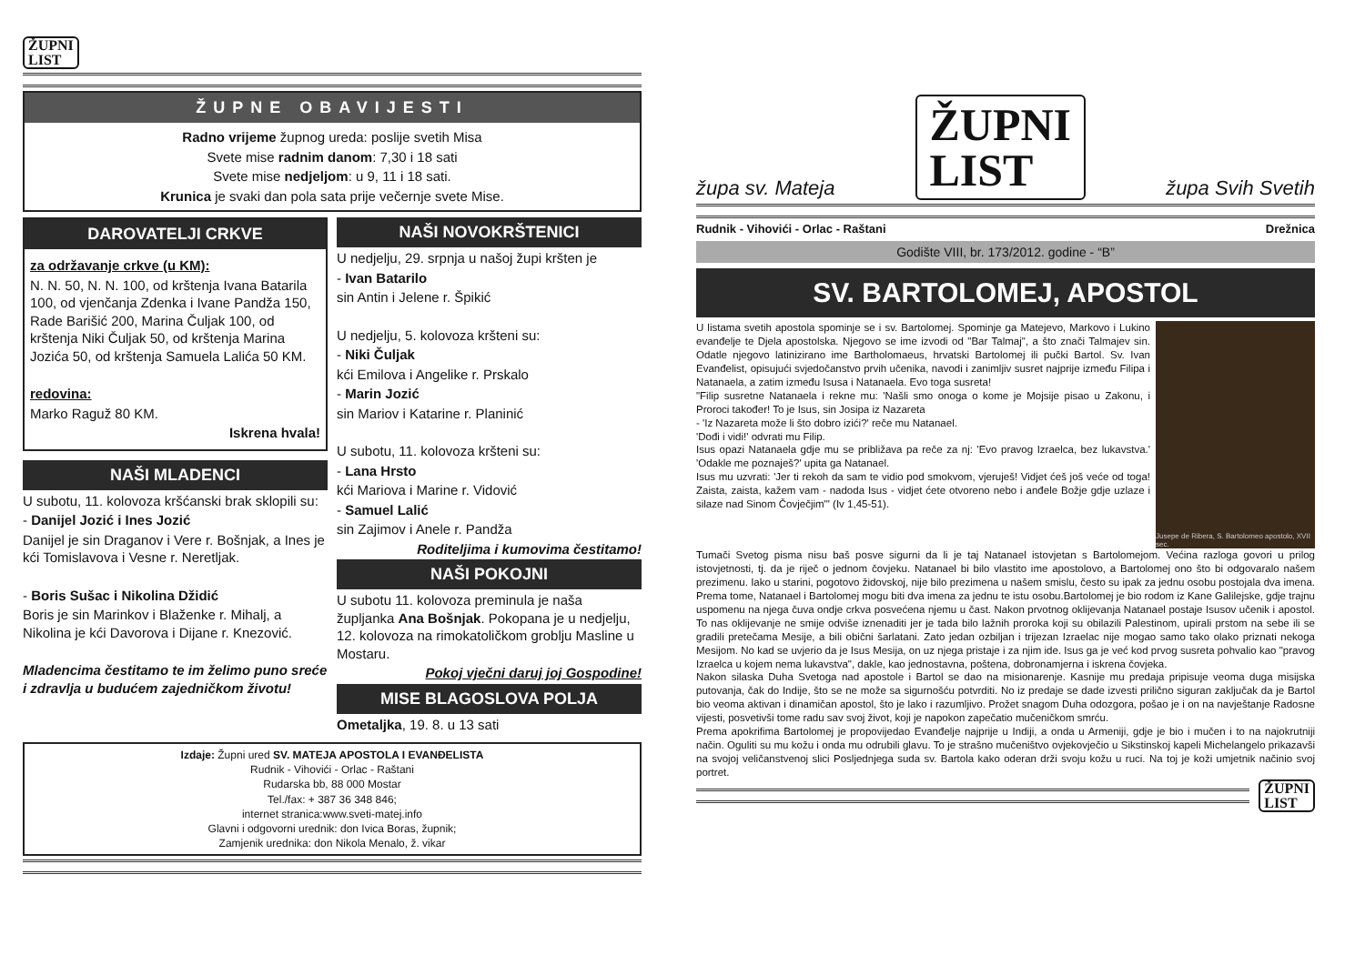ŽUPNI
LIST
ŽUPNE OBAVIJESTI
Radno vrijeme župnog ureda: poslije svetih Misa
Svete mise radnim danom: 7,30 i 18 sati
Svete mise nedjeljom: u 9, 11 i 18 sati.
Krunica je svaki dan pola sata prije večernje svete Mise.
DAROVATELJI CRKVE
za održavanje crkve (u KM):
N. N. 50, N. N. 100, od krštenja Ivana Batarila 100, od vjenčanja Zdenka i Ivane Pandža 150, Rade Barišić 200, Marina Čuljak 100, od krštenja Niki Čuljak 50, od krštenja Marina Jozića 50, od krštenja Samuela Lalića 50 KM.
redovina:
Marko Raguž 80 KM.
Iskrena hvala!
NAŠI MLADENCI
U subotu, 11. kolovoza kršćanski brak sklopili su:
- Danijel Jozić i Ines Jozić
Danijel je sin Draganov i Vere r. Bošnjak, a Ines je kći Tomislavova i Vesne r. Neretljak.
- Boris Sušac i Nikolina Džidić
Boris je sin Marinkov i Blaženke r. Mihalj, a Nikolina je kći Davorova i Dijane r. Knezović.
Mladencima čestitamo te im želimo puno sreće i zdravlja u budućem zajedničkom životu!
NAŠI NOVOKRŠTENICI
U nedjelju, 29. srpnja u našoj župi kršten je
- Ivan Batarilo
sin Antin i Jelene r. Špikić
U nedjelju, 5. kolovoza kršteni su:
- Niki Čuljak
kći Emilova i Angelike r. Prskalo
- Marin Jozić
sin Mariov i Katarine r. Planinić
U subotu, 11. kolovoza kršteni su:
- Lana Hrsto
kći Mariova i Marine r. Vidović
- Samuel Lalić
sin Zajimov i Anele r. Pandža
Roditeljima i kumovima čestitamo!
NAŠI POKOJNI
U subotu 11. kolovoza preminula je naša župljanka Ana Bošnjak. Pokopana je u nedjelju, 12. kolovoza na rimokatoličkom groblju Masline u Mostaru.
Pokoj vječni daruj joj Gospodine!
MISE BLAGOSLOVA POLJA
Ometaljka, 19. 8. u 13 sati
Izdaje: Župni ured SV. MATEJA APOSTOLA I EVANĐELISTA
Rudnik - Vihovići - Orlac - Raštani
Rudarska bb, 88 000 Mostar
Tel./fax: + 387 36 348 846;
internet stranica:www.sveti-matej.info
Glavni i odgovorni urednik: don Ivica Boras, župnik;
Zamjenik urednika: don Nikola Menalo, ž. vikar
župa sv. Mateja ŽUPNI
LIST župa Svih Svetih
Rudnik - Vihovići - Orlac - Raštani Drežnica
Godište VIII, br. 173/2012. godine - “B”
SV. BARTOLOMEJ, APOSTOL
Jusepe de Ribera, S. Bartolomeo apostolo, XVII sec.
U listama svetih apostola spominje se i sv. Bartolomej. Spominje ga Matejevo, Markovo i Lukino evanđelje te Djela apostolska. Njegovo se ime izvodi od "Bar Talmaj", a što znači Talmajev sin. Odatle njegovo latinizirano ime Bartholomaeus, hrvatski Bartolomej ili pučki Bartol. Sv. Ivan Evanđelist, opisujući svjedočanstvo prvih učenika, navodi i zanimljiv susret najprije između Filipa i Natanaela, a zatim između Isusa i Natanaela. Evo toga susreta!
"Filip susretne Natanaela i rekne mu: 'Našli smo onoga o kome je Mojsije pisao u Zakonu, i Proroci također! To je Isus, sin Josipa iz Nazareta
- 'Iz Nazareta može li što dobro izići?' reče mu Natanael.
'Dođi i vidi!' odvrati mu Filip.
Isus opazi Natanaela gdje mu se približava pa reče za nj: 'Evo pravog Izraelca, bez lukavstva.' 'Odakle me poznaješ?' upita ga Natanael.
Isus mu uzvrati: 'Jer ti rekoh da sam te vidio pod smokvom, vjeruješ! Vidjet ćeš još veće od toga! Zaista, zaista, kažem vam - nadoda Isus - vidjet ćete otvoreno nebo i anđele Božje gdje uzlaze i silaze nad Sinom Čovječjim'" (Iv 1,45-51).
Tumači Svetog pisma nisu baš posve sigurni da li je taj Natanael istovjetan s Bartolomejom. Većina razloga govori u prilog istovjetnosti, tj. da je riječ o jednom čovjeku. Natanael bi bilo vlastito ime apostolovo, a Bartolomej ono što bi odgovaralo našem prezimenu. Iako u starini, pogotovo židovskoj, nije bilo prezimena u našem smislu, često su ipak za jednu osobu postojala dva imena. Prema tome, Natanael i Bartolomej mogu biti dva imena za jednu te istu osobu.Bartolomej je bio rodom iz Kane Galilejske, gdje trajnu uspomenu na njega čuva ondje crkva posvećena njemu u čast. Nakon prvotnog oklijevanja Natanael postaje Isusov učenik i apostol. To nas oklijevanje ne smije odviše iznenaditi jer je tada bilo lažnih proroka koji su obilazili Palestinom, upirali prstom na sebe ili se gradili pretečama Mesije, a bili obični šarlatani. Zato jedan ozbiljan i trijezan Izraelac nije mogao samo tako olako priznati nekoga Mesijom. No kad se uvjerio da je Isus Mesija, on uz njega pristaje i za njim ide. Isus ga je već kod prvog susreta pohvalio kao "pravog Izraelca u kojem nema lukavstva", dakle, kao jednostavna, poštena, dobronamjerna i iskrena čovjeka.
Nakon silaska Duha Svetoga nad apostole i Bartol se dao na misionarenje. Kasnije mu predaja pripisuje veoma duga misijska putovanja, čak do Indije, što se ne može sa sigurnošću potvrditi. No iz predaje se dade izvesti prilično siguran zaključak da je Bartol bio veoma aktivan i dinamičan apostol, što je lako i razumljivo. Prožet snagom Duha odozgora, pošao je i on na navještanje Radosne vijesti, posvetivši tome radu sav svoj život, koji je napokon zapečatio mučeničkom smrću.
Prema apokrifima Bartolomej je propovijedao Evanđelje najprije u Indiji, a onda u Armeniji, gdje je bio i mučen i to na najokrutniji način. Oguliti su mu kožu i onda mu odrubili glavu. To je strašno mučeništvo ovjekovječio u Sikstinskoj kapeli Michelangelo prikazavši na svojoj veličanstvenoj slici Posljednjega suda sv. Bartola kako oderan drži svoju kožu u ruci. Na toj je koži umjetnik načinio svoj portret.
ŽUPNI
LIST